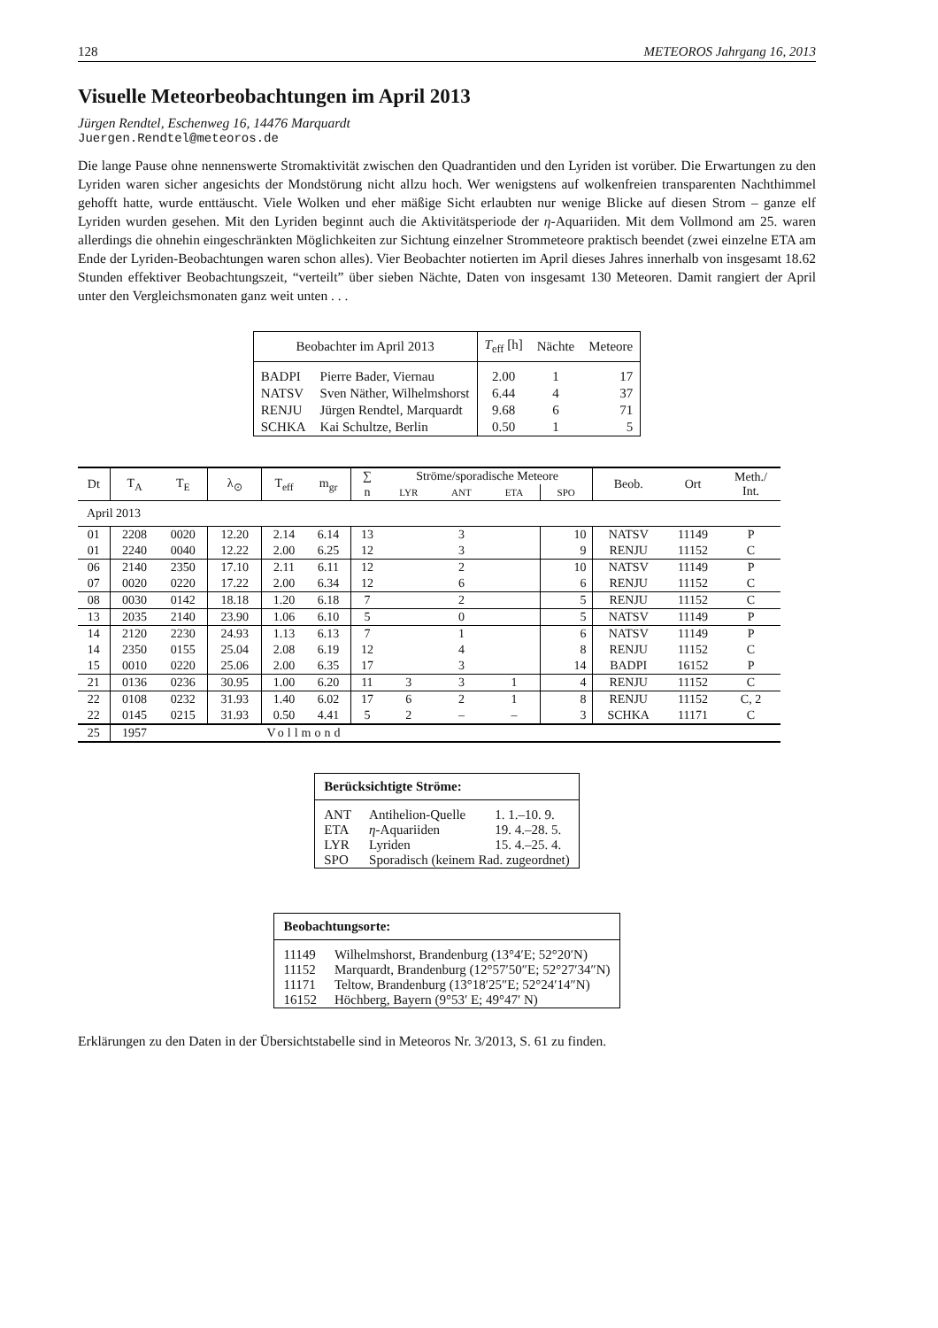128 METEOROS Jahrgang 16, 2013
Visuelle Meteorbeobachtungen im April 2013
Jürgen Rendtel, Eschenweg 16, 14476 Marquardt
Juergen.Rendtel@meteoros.de
Die lange Pause ohne nennenswerte Stromaktivität zwischen den Quadrantiden und den Lyriden ist vorüber. Die Erwartungen zu den Lyriden waren sicher angesichts der Mondstörung nicht allzu hoch. Wer wenigstens auf wolkenfreien transparenten Nachthimmel gehofft hatte, wurde enttäuscht. Viele Wolken und eher mäßige Sicht erlaubten nur wenige Blicke auf diesen Strom – ganze elf Lyriden wurden gesehen. Mit den Lyriden beginnt auch die Aktivitätsperiode der η-Aquariiden. Mit dem Vollmond am 25. waren allerdings die ohnehin eingeschränkten Möglichkeiten zur Sichtung einzelner Strommeteore praktisch beendet (zwei einzelne ETA am Ende der Lyriden-Beobachtungen waren schon alles). Vier Beobachter notierten im April dieses Jahres innerhalb von insgesamt 18.62 Stunden effektiver Beobachtungszeit, “verteilt” über sieben Nächte, Daten von insgesamt 130 Meteoren. Damit rangiert der April unter den Vergleichsmonaten ganz weit unten . . .
| Beobachter im April 2013 | | T<sub>eff</sub> [h] | Nächte | Meteore |
| --- | --- | --- | --- | --- |
| BADPI | Pierre Bader, Viernau | 2.00 | 1 | 17 |
| NATSV | Sven Näther, Wilhelmshorst | 6.44 | 4 | 37 |
| RENJU | Jürgen Rendtel, Marquardt | 9.68 | 6 | 71 |
| SCHKA | Kai Schultze, Berlin | 0.50 | 1 | 5 |
| Dt | T<sub>A</sub> | T<sub>E</sub> | λ<sub>⊙</sub> | T<sub>eff</sub> | m<sub>gr</sub> | ∑ | Ströme/sporadische Meteore | | | | Beob. | Ort | Meth./ Int. |
| --- | --- | --- | --- | --- | --- | --- | --- | --- | --- | --- | --- | --- | --- |
| | | | | | | n | LYR | ANT | ETA | SPO | | | |
| April 2013 | | | | | | | | | | | | | |
| 01 | 2208 | 0020 | 12.20 | 2.14 | 6.14 | 13 | | 3 | | 10 | NATSV | 11149 | P |
| 01 | 2240 | 0040 | 12.22 | 2.00 | 6.25 | 12 | | 3 | | 9 | RENJU | 11152 | C |
| 06 | 2140 | 2350 | 17.10 | 2.11 | 6.11 | 12 | | 2 | | 10 | NATSV | 11149 | P |
| 07 | 0020 | 0220 | 17.22 | 2.00 | 6.34 | 12 | | 6 | | 6 | RENJU | 11152 | C |
| 08 | 0030 | 0142 | 18.18 | 1.20 | 6.18 | 7 | | 2 | | 5 | RENJU | 11152 | C |
| 13 | 2035 | 2140 | 23.90 | 1.06 | 6.10 | 5 | | 0 | | 5 | NATSV | 11149 | P |
| 14 | 2120 | 2230 | 24.93 | 1.13 | 6.13 | 7 | | 1 | | 6 | NATSV | 11149 | P |
| 14 | 2350 | 0155 | 25.04 | 2.08 | 6.19 | 12 | | 4 | | 8 | RENJU | 11152 | C |
| 15 | 0010 | 0220 | 25.06 | 2.00 | 6.35 | 17 | | 3 | | 14 | BADPI | 16152 | P |
| 21 | 0136 | 0236 | 30.95 | 1.00 | 6.20 | 11 | 3 | 3 | 1 | 4 | RENJU | 11152 | C |
| 22 | 0108 | 0232 | 31.93 | 1.40 | 6.02 | 17 | 6 | 2 | 1 | 8 | RENJU | 11152 | C, 2 |
| 22 | 0145 | 0215 | 31.93 | 0.50 | 4.41 | 5 | 2 | – | – | 3 | SCHKA | 11171 | C |
| 25 | 1957 | | | Vollmond | | | | | | | | | |
| Berücksichtigte Ströme: | | |
| --- | --- | --- |
| ANT | Antihelion-Quelle | 1. 1.–10. 9. |
| ETA | η -Aquariiden | 19. 4.–28. 5. |
| LYR | Lyriden | 15. 4.–25. 4. |
| SPO | Sporadisch (keinem Rad. zugeordnet) | |
| Beobachtungsorte: | |
| --- | --- |
| 11149 | Wilhelmshorst, Brandenburg (13°4′E; 52°20′N) |
| 11152 | Marquardt, Brandenburg (12°57′50″E; 52°27′34″N) |
| 11171 | Teltow, Brandenburg (13°18′25″E; 52°24′14″N) |
| 16152 | Höchberg, Bayern (9°53′ E; 49°47′ N) |
Erklärungen zu den Daten in der Übersichtstabelle sind in Meteoros Nr. 3/2013, S. 61 zu finden.